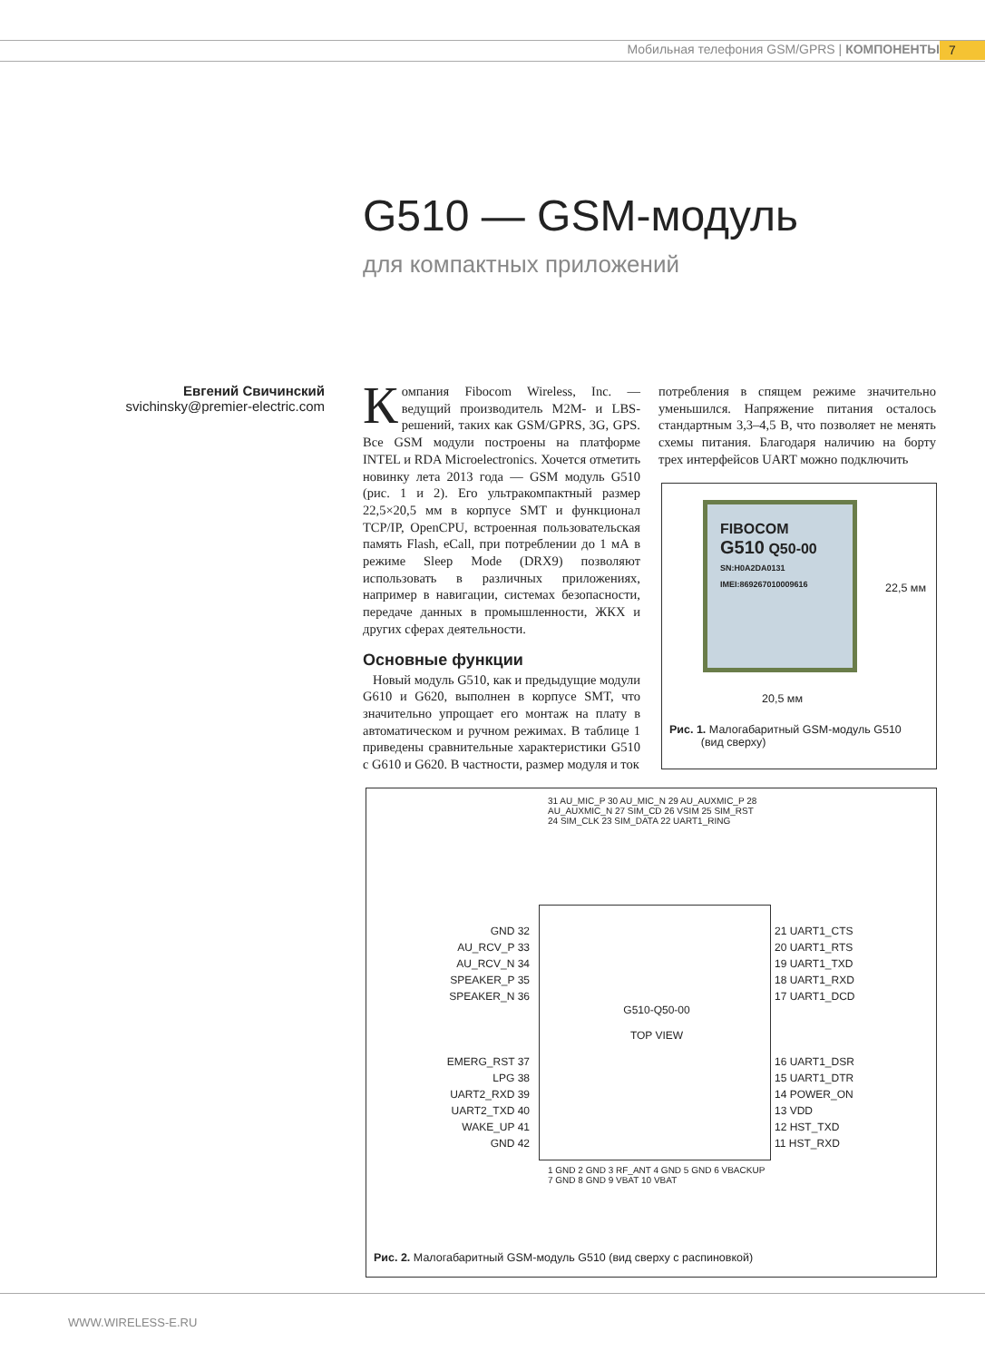Мобильная телефония GSM/GPRS | КОМПОНЕНТЫ
7
G510 — GSM-модуль
для компактных приложений
Евгений Свичинский
svichinsky@premier-electric.com
Компания Fibocom Wireless, Inc. — ведущий производитель M2M- и LBS-решений, таких как GSM/GPRS, 3G, GPS. Все GSM модули построены на платформе INTEL и RDA Microelectronics. Хочется отметить новинку лета 2013 года — GSM модуль G510 (рис. 1 и 2). Его ультракомпактный размер 22,5×20,5 мм в корпусе SMT и функционал TCP/IP, OpenCPU, встроенная пользовательская память Flash, eCall, при потреблении до 1 мА в режиме Sleep Mode (DRX9) позволяют использовать в различных приложениях, например в навигации, системах безопасности, передаче данных в промышленности, ЖКХ и других сферах деятельности.
Основные функции
Новый модуль G510, как и предыдущие модули G610 и G620, выполнен в корпусе SMT, что значительно упрощает его монтаж на плату в автоматическом и ручном режимах. В таблице 1 приведены сравнительные характеристики G510 с G610 и G620. В частности, размер модуля и ток
потребления в спящем режиме значительно уменьшился. Напряжение питания осталось стандартным 3,3–4,5 В, что позволяет не менять схемы питания. Благодаря наличию на борту трех интерфейсов UART можно подключить
FIBOCOM
G510 Q50-00
SN:H0A2DA0131
IMEI:869267010009616
22,5 мм
20,5 мм
Рис. 1. Малогабаритный GSM-модуль G510
(вид сверху)
31 AU_MIC_P 30 AU_MIC_N 29 AU_AUXMIC_P 28 AU_AUXMIC_N 27 SIM_CD 26 VSIM 25 SIM_RST 24 SIM_CLK 23 SIM_DATA 22 UART1_RING
GND 32
AU_RCV_P 33
AU_RCV_N 34
SPEAKER_P 35
SPEAKER_N 36
EMERG_RST 37
LPG 38
UART2_RXD 39
UART2_TXD 40
WAKE_UP 41
GND 42
G510-Q50-00
TOP VIEW
21 UART1_CTS
20 UART1_RTS
19 UART1_TXD
18 UART1_RXD
17 UART1_DCD
16 UART1_DSR
15 UART1_DTR
14 POWER_ON
13 VDD
12 HST_TXD
11 HST_RXD
1 GND 2 GND 3 RF_ANT 4 GND 5 GND 6 VBACKUP 7 GND 8 GND 9 VBAT 10 VBAT
Рис. 2. Малогабаритный GSM-модуль G510 (вид сверху с распиновкой)
WWW.WIRELESS-E.RU